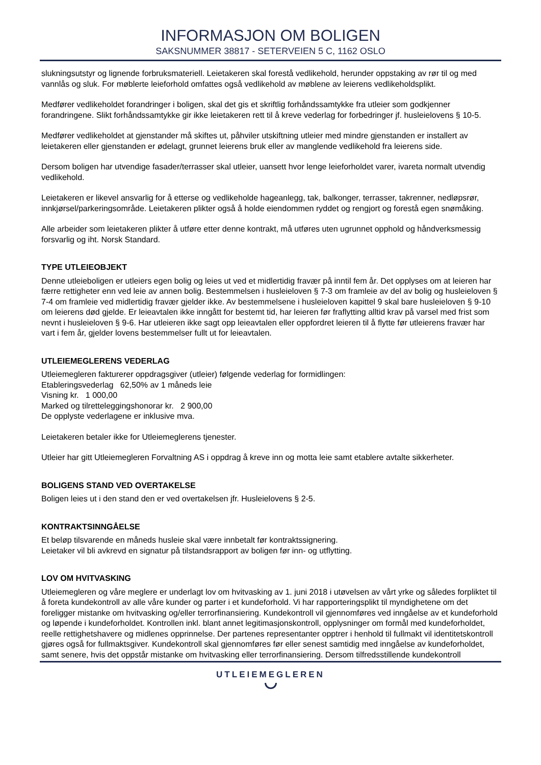INFORMASJON OM BOLIGEN
SAKSNUMMER 38817 - SETERVEIEN 5 C, 1162 OSLO
slukningsutstyr og lignende forbruksmateriell. Leietakeren skal forestå vedlikehold, herunder oppstaking av rør til og med vannlås og sluk. For møblerte leieforhold omfattes også vedlikehold av møblene av leierens vedlikeholdsplikt.
Medfører vedlikeholdet forandringer i boligen, skal det gis et skriftlig forhåndssamtykke fra utleier som godkjenner forandringene. Slikt forhåndssamtykke gir ikke leietakeren rett til å kreve vederlag for forbedringer jf. husleielovens § 10-5.
Medfører vedlikeholdet at gjenstander må skiftes ut, påhviler utskiftning utleier med mindre gjenstanden er installert av leietakeren eller gjenstanden er ødelagt, grunnet leierens bruk eller av manglende vedlikehold fra leierens side.
Dersom boligen har utvendige fasader/terrasser skal utleier, uansett hvor lenge leieforholdet varer, ivareta normalt utvendig vedlikehold.
Leietakeren er likevel ansvarlig for å etterse og vedlikeholde hageanlegg, tak, balkonger, terrasser, takrenner, nedløpsrør, innkjørsel/parkeringsområde. Leietakeren plikter også å holde eiendommen ryddet og rengjort og forestå egen snømåking.
Alle arbeider som leietakeren plikter å utføre etter denne kontrakt, må utføres uten ugrunnet opphold og håndverksmessig forsvarlig og iht. Norsk Standard.
TYPE UTLEIEOBJEKT
Denne utleieboligen er utleiers egen bolig og leies ut ved et midlertidig fravær på inntil fem år. Det opplyses om at leieren har færre rettigheter enn ved leie av annen bolig. Bestemmelsen i husleieloven § 7-3 om framleie av del av bolig og husleieloven § 7-4 om framleie ved midlertidig fravær gjelder ikke. Av bestemmelsene i husleieloven kapittel 9 skal bare husleieloven § 9-10 om leierens død gjelde. Er leieavtalen ikke inngått for bestemt tid, har leieren før fraflytting alltid krav på varsel med frist som nevnt i husleieloven § 9-6. Har utleieren ikke sagt opp leieavtalen eller oppfordret leieren til å flytte før utleierens fravær har vart i fem år, gjelder lovens bestemmelser fullt ut for leieavtalen.
UTLEIEMEGLERENS VEDERLAG
Utleiemegleren fakturerer oppdragsgiver (utleier) følgende vederlag for formidlingen:
Etableringsvederlag 62,50% av 1 måneds leie
Visning kr. 1 000,00
Marked og tilretteleggingshonorar kr. 2 900,00
De opplyste vederlagene er inklusive mva.
Leietakeren betaler ikke for Utleiemeglerens tjenester.
Utleier har gitt Utleiemegleren Forvaltning AS i oppdrag å kreve inn og motta leie samt etablere avtalte sikkerheter.
BOLIGENS STAND VED OVERTAKELSE
Boligen leies ut i den stand den er ved overtakelsen jfr. Husleielovens § 2-5.
KONTRAKTSINNGÅELSE
Et beløp tilsvarende en måneds husleie skal være innbetalt før kontraktssignering.
Leietaker vil bli avkrevd en signatur på tilstandsrapport av boligen før inn- og utflytting.
LOV OM HVITVASKING
Utleiemegleren og våre meglere er underlagt lov om hvitvasking av 1. juni 2018 i utøvelsen av vårt yrke og således forpliktet til å foreta kundekontroll av alle våre kunder og parter i et kundeforhold. Vi har rapporteringsplikt til myndighetene om det foreligger mistanke om hvitvasking og/eller terrorfinansiering. Kundekontroll vil gjennomføres ved inngåelse av et kundeforhold og løpende i kundeforholdet. Kontrollen inkl. blant annet legitimasjonskontroll, opplysninger om formål med kundeforholdet, reelle rettighetshavere og midlenes opprinnelse. Der partenes representanter opptrer i henhold til fullmakt vil identitetskontroll gjøres også for fullmaktsgiver. Kundekontroll skal gjennomføres før eller senest samtidig med inngåelse av kundeforholdet, samt senere, hvis det oppstår mistanke om hvitvasking eller terrorfinansiering. Dersom tilfredsstillende kundekontroll
UTLEIEMEGLEREN